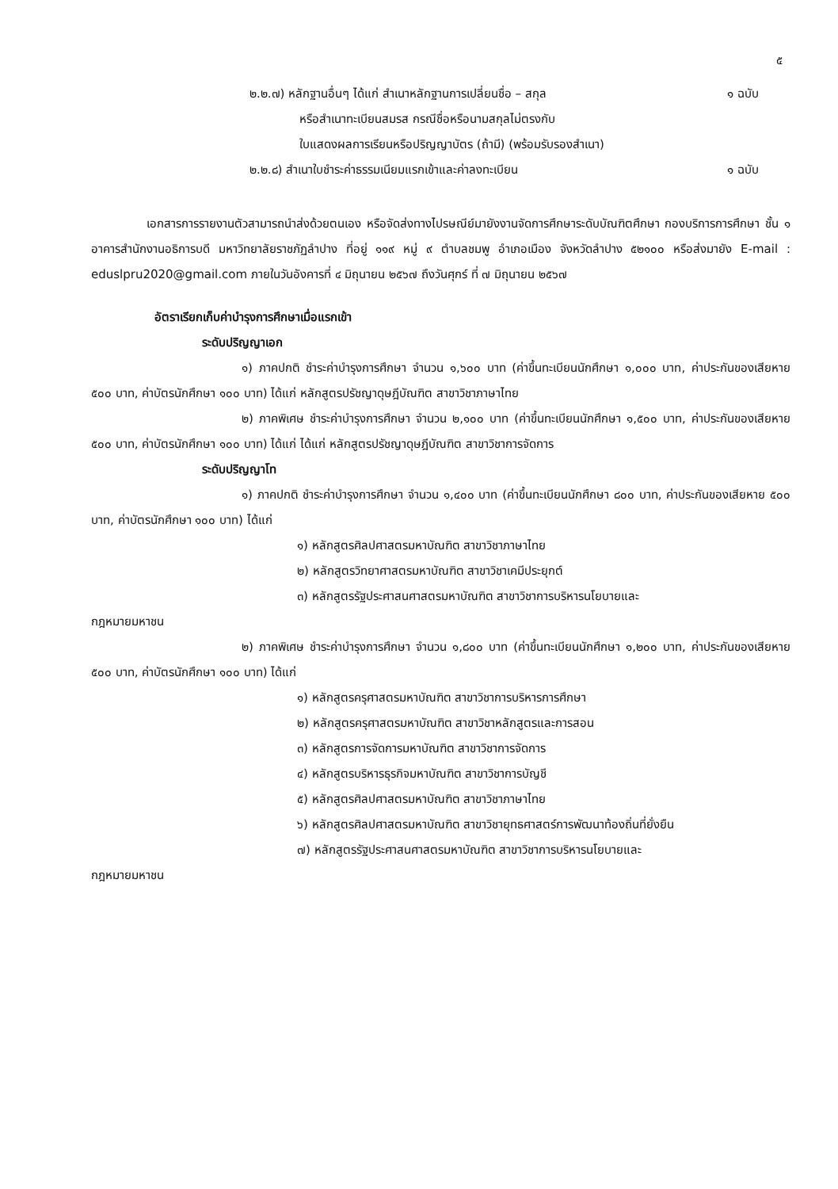๕
๒.๒.๗) หลักฐานอื่นๆ ได้แก่ สำเนาหลักฐานการเปลี่ยนชื่อ – สกุล
๑ ฉบับ
หรือสำเนาทะเบียนสมรส กรณีชื่อหรือนามสกุลไม่ตรงกับ
ใบแสดงผลการเรียนหรือปริญญาบัตร (ถ้ามี) (พร้อมรับรองสำเนา)
๒.๒.๘) สำเนาใบชำระค่าธรรมเนียมแรกเข้าและค่าลงทะเบียน
๑ ฉบับ
เอกสารการรายงานตัวสามารถนำส่งด้วยตนเอง หรือจัดส่งทางไปรษณีย์มายังงานจัดการศึกษาระดับบัณฑิตศึกษา กองบริการการศึกษา ชั้น ๑ อาคารสำนักงานอธิการบดี มหาวิทยาลัยราชภัฏลำปาง ที่อยู่ ๑๑๙ หมู่ ๙ ตำบลชมพู อำเภอเมือง จังหวัดลำปาง ๕๒๑๐๐ หรือส่งมายัง E-mail : eduslpru2020@gmail.com ภายในวันอังคารที่ ๔ มิถุนายน ๒๕๖๗ ถึงวันศุกร์ ที่ ๗ มิถุนายน ๒๕๖๗
อัตราเรียกเก็บค่าบำรุงการศึกษาเมื่อแรกเข้า
ระดับปริญญาเอก
๑) ภาคปกติ ชำระค่าบำรุงการศึกษา จำนวน ๑,๖๐๐ บาท (ค่าขึ้นทะเบียนนักศึกษา ๑,๐๐๐ บาท, ค่าประกันของเสียหาย ๕๐๐ บาท, ค่าบัตรนักศึกษา ๑๐๐ บาท) ได้แก่ หลักสูตรปรัชญาดุษฎีบัณฑิต สาขาวิชาภาษาไทย
๒) ภาคพิเศษ ชำระค่าบำรุงการศึกษา จำนวน ๒,๑๐๐ บาท (ค่าขึ้นทะเบียนนักศึกษา ๑,๕๐๐ บาท, ค่าประกันของเสียหาย ๕๐๐ บาท, ค่าบัตรนักศึกษา ๑๐๐ บาท) ได้แก่ ได้แก่ หลักสูตรปรัชญาดุษฎีบัณฑิต สาขาวิชาการจัดการ
ระดับปริญญาโท
๑) ภาคปกติ ชำระค่าบำรุงการศึกษา จำนวน ๑,๔๐๐ บาท (ค่าขึ้นทะเบียนนักศึกษา ๘๐๐ บาท, ค่าประกันของเสียหาย ๕๐๐ บาท, ค่าบัตรนักศึกษา ๑๐๐ บาท) ได้แก่
๑) หลักสูตรศิลปศาสตรมหาบัณฑิต สาขาวิชาภาษาไทย
๒) หลักสูตรวิทยาศาสตรมหาบัณฑิต สาขาวิชาเคมีประยุกต์
๓) หลักสูตรรัฐประศาสนศาสตรมหาบัณฑิต สาขาวิชาการบริหารนโยบายและ
กฎหมายมหาชน
๒) ภาคพิเศษ ชำระค่าบำรุงการศึกษา จำนวน ๑,๘๐๐ บาท (ค่าขึ้นทะเบียนนักศึกษา ๑,๒๐๐ บาท, ค่าประกันของเสียหาย ๕๐๐ บาท, ค่าบัตรนักศึกษา ๑๐๐ บาท) ได้แก่
๑) หลักสูตรครุศาสตรมหาบัณฑิต สาขาวิชาการบริหารการศึกษา
๒) หลักสูตรครุศาสตรมหาบัณฑิต สาขาวิชาหลักสูตรและการสอน
๓) หลักสูตรการจัดการมหาบัณฑิต สาขาวิชาการจัดการ
๔) หลักสูตรบริหารธุรกิจมหาบัณฑิต สาขาวิชาการบัญชี
๕) หลักสูตรศิลปศาสตรมหาบัณฑิต สาขาวิชาภาษาไทย
๖) หลักสูตรศิลปศาสตรมหาบัณฑิต สาขาวิชายุทธศาสตร์การพัฒนาท้องถิ่นที่ยั่งยืน
๗) หลักสูตรรัฐประศาสนศาสตรมหาบัณฑิต สาขาวิชาการบริหารนโยบายและ
กฎหมายมหาชน